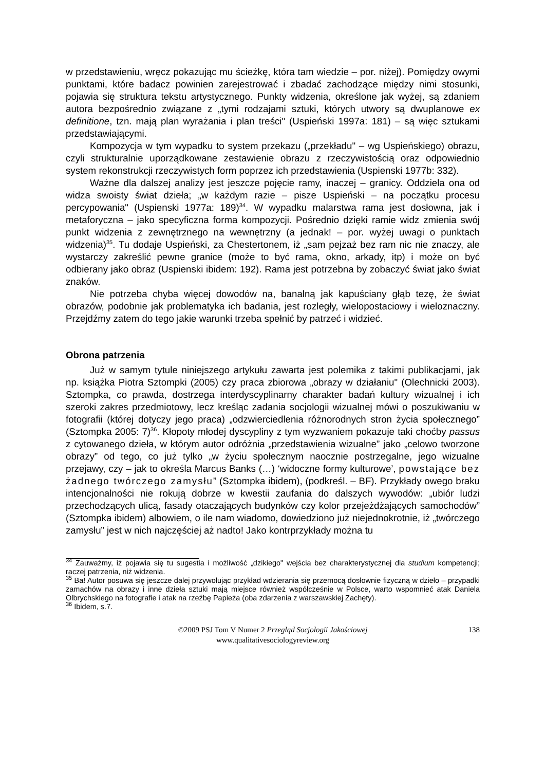w przedstawieniu, wręcz pokazując mu ścieżkę, która tam wiedzie – por. niżej). Pomiędzy owymi punktami, które badacz powinien zarejestrować i zbadać zachodzące między nimi stosunki, pojawia się struktura tekstu artystycznego. Punkty widzenia, określone jak wyżej, są zdaniem autora bezpośrednio związane z „tymi rodzajami sztuki, których utwory są dwuplanowe ex definitione, tzn. mają plan wyrażania i plan treści" (Uspieński 1997a: 181) – są więc sztukami przedstawiającymi.
Kompozycja w tym wypadku to system przekazu („przekładu" – wg Uspieńskiego) obrazu, czyli strukturalnie uporządkowane zestawienie obrazu z rzeczywistością oraz odpowiednio system rekonstrukcji rzeczywistych form poprzez ich przedstawienia (Uspienski 1977b: 332).
Ważne dla dalszej analizy jest jeszcze pojęcie ramy, inaczej – granicy. Oddziela ona od widza swoisty świat dzieła; „w każdym razie – pisze Uspieński – na początku procesu percypowania" (Uspienski 1977a: 189)<sup>34</sup>. W wypadku malarstwa rama jest dosłowna, jak i metaforyczna – jako specyficzna forma kompozycji. Pośrednio dzięki ramie widz zmienia swój punkt widzenia z zewnętrznego na wewnętrzny (a jednak! – por. wyżej uwagi o punktach widzenia)<sup>35</sup>. Tu dodaje Uspieński, za Chestertonem, iż „sam pejzaż bez ram nic nie znaczy, ale wystarczy zakreślić pewne granice (może to być rama, okno, arkady, itp) i może on być odbierany jako obraz (Uspienski ibidem: 192). Rama jest potrzebna by zobaczyć świat jako świat znaków.
Nie potrzeba chyba więcej dowodów na, banalną jak kapuściany głąb tezę, że świat obrazów, podobnie jak problematyka ich badania, jest rozległy, wielopostaciowy i wieloznaczny. Przejdźmy zatem do tego jakie warunki trzeba spełnić by patrzeć i widzieć.
Obrona patrzenia
Już w samym tytule niniejszego artykułu zawarta jest polemika z takimi publikacjami, jak np. książka Piotra Sztompki (2005) czy praca zbiorowa „obrazy w działaniu" (Olechnicki 2003). Sztompka, co prawda, dostrzega interdyscyplinarny charakter badań kultury wizualnej i ich szeroki zakres przedmiotowy, lecz kreśląc zadania socjologii wizualnej mówi o poszukiwaniu w fotografii (której dotyczy jego praca) „odzwierciedlenia różnorodnych stron życia społecznego” (Sztompka 2005: 7)<sup>36</sup>. Kłopoty młodej dyscypliny z tym wyzwaniem pokazuje taki choćby passus z cytowanego dzieła, w którym autor odróżnia „przedstawienia wizualne” jako „celowo tworzone obrazy” od tego, co już tylko „w życiu społecznym naocznie postrzegalne, jego wizualne przejawy, czy – jak to określa Marcus Banks (…) ‘widoczne formy kulturowe’, powstające bez żadnego twórczego zamysłu” (Sztompka ibidem), (podkreśl. – BF). Przykłady owego braku intencjonalności nie rokują dobrze w kwestii zaufania do dalszych wywodów: „ubiór ludzi przechodzących ulicą, fasady otaczających budynków czy kolor przejeżdżających samochodów” (Sztompka ibidem) albowiem, o ile nam wiadomo, dowiedziono już niejednokrotnie, iż „twórczego zamysłu” jest w nich najczęściej aż nadto! Jako kontrprzykłady można tu
<sup>34</sup> Zauważmy, iż pojawia się tu sugestia i możliwość „dzikiego" wejścia bez charakterystycznej dla studium kompetencji; raczej patrzenia, niż widzenia.
<sup>35</sup> Ba! Autor posuwa się jeszcze dalej przywołując przykład wdzierania się przemocą dosłownie fizyczną w dzieło – przypadki zamachów na obrazy i inne dzieła sztuki mają miejsce również współcześnie w Polsce, warto wspomnieć atak Daniela Olbrychskiego na fotografie i atak na rzeźbę Papieża (oba zdarzenia z warszawskiej Zachęty).
<sup>36</sup> Ibidem, s.7.
©2009 PSJ Tom V Numer 2 Przegląd Socjologii Jakościowej
www.qualitativesociologyreview.org
138